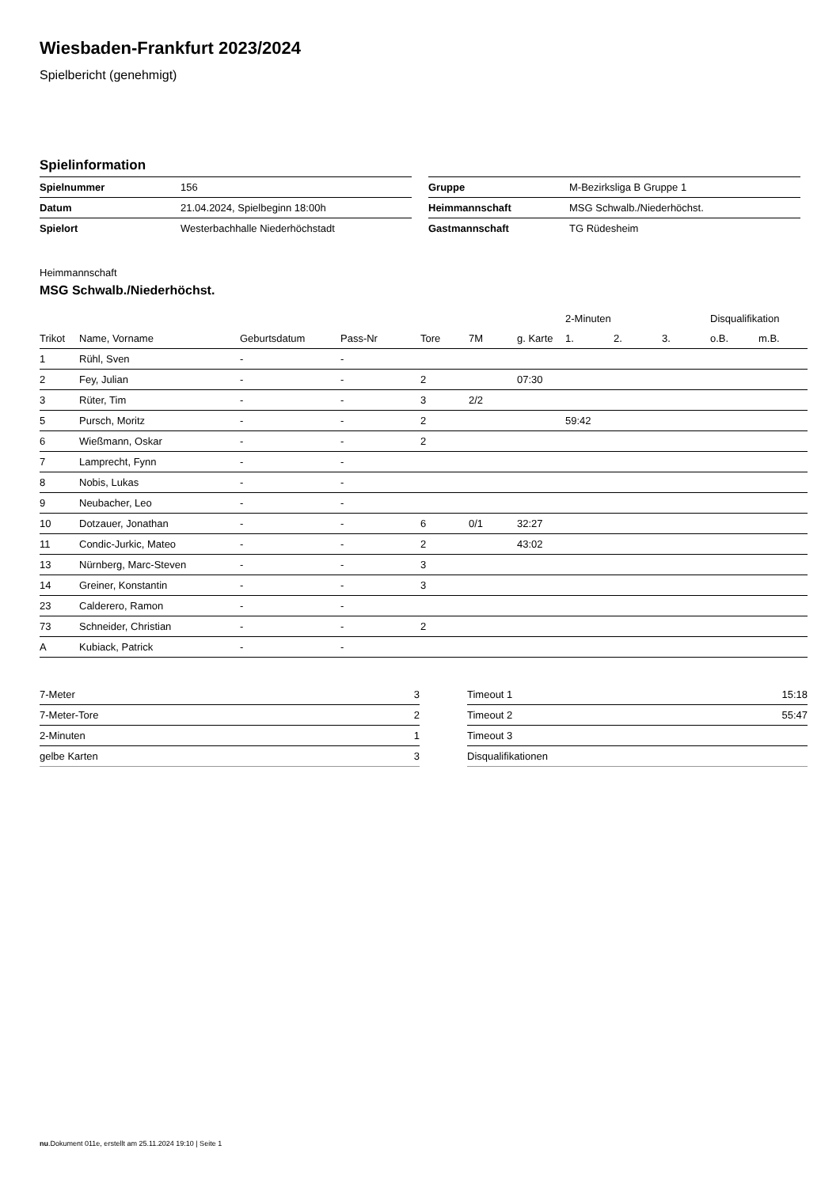Wiesbaden-Frankfurt 2023/2024
Spielbericht (genehmigt)
Spielinformation
| Spielnummer | 156 |
| Datum | 21.04.2024, Spielbeginn 18:00h |
| Spielort | Westerbachhalle Niederhöchstadt |
| Gruppe | M-Bezirksliga B Gruppe 1 |
| Heimmannschaft | MSG Schwalb./Niederhöchst. |
| Gastmannschaft | TG Rüdesheim |
Heimmannschaft
MSG Schwalb./Niederhöchst.
| | | | | | | | 2-Minuten | | | Disqualifikation | |
| --- | --- | --- | --- | --- | --- | --- | --- | --- | --- | --- | --- |
| Trikot | Name, Vorname | Geburtsdatum | Pass-Nr | Tore | 7M | g. Karte | 1. | 2. | 3. | o.B. | m.B. |
| 1 | Rühl, Sven | - | - | | | | | | | | |
| 2 | Fey, Julian | - | - | 2 | | 07:30 | | | | | |
| 3 | Rüter, Tim | - | - | 3 | 2/2 | | | | | | |
| 5 | Pursch, Moritz | - | - | 2 | | | 59:42 | | | | |
| 6 | Wießmann, Oskar | - | - | 2 | | | | | | | |
| 7 | Lamprecht, Fynn | - | - | | | | | | | | |
| 8 | Nobis, Lukas | - | - | | | | | | | | |
| 9 | Neubacher, Leo | - | - | | | | | | | | |
| 10 | Dotzauer, Jonathan | - | - | 6 | 0/1 | 32:27 | | | | | |
| 11 | Condic-Jurkic, Mateo | - | - | 2 | | 43:02 | | | | | |
| 13 | Nürnberg, Marc-Steven | - | - | 3 | | | | | | | |
| 14 | Greiner, Konstantin | - | - | 3 | | | | | | | |
| 23 | Calderero, Ramon | - | - | | | | | | | | |
| 73 | Schneider, Christian | - | - | 2 | | | | | | | |
| A | Kubiack, Patrick | - | - | | | | | | | | |
| 7-Meter | 3 |
| 7-Meter-Tore | 2 |
| 2-Minuten | 1 |
| gelbe Karten | 3 |
| Timeout 1 | 15:18 |
| Timeout 2 | 55:47 |
| Timeout 3 | |
| Disqualifikationen | |
nu.Dokument 011e, erstellt am 25.11.2024 19:10 | Seite 1